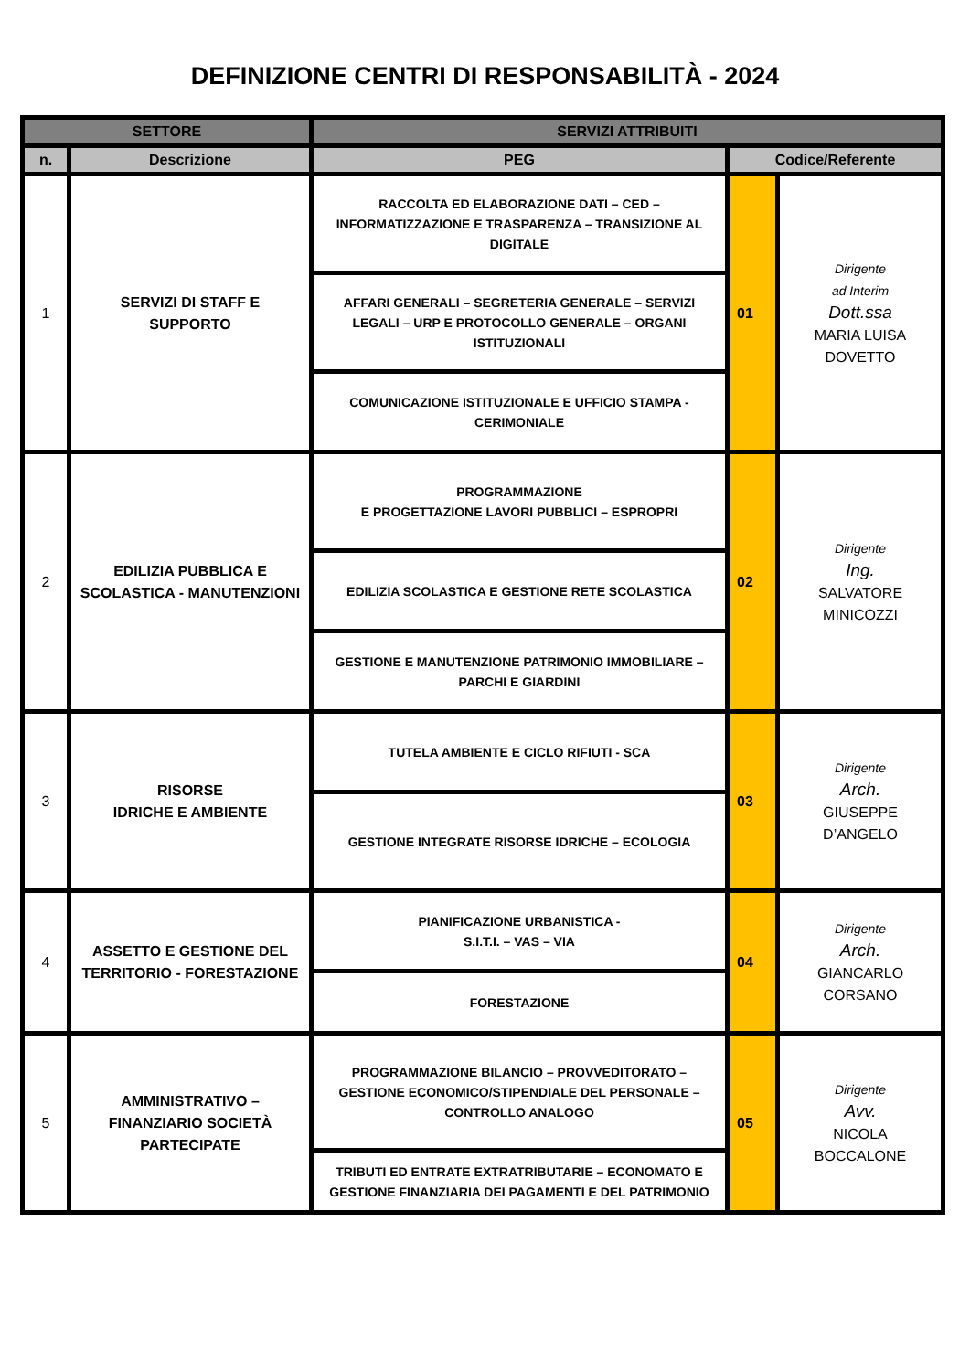DEFINIZIONE CENTRI DI RESPONSABILITÀ - 2024
| SETTORE | | SERVIZI ATTRIBUITI | | |
| --- | --- | --- | --- | --- |
| n. | Descrizione | PEG | Codice/Referente | |
| 1 | SERVIZI DI STAFF E SUPPORTO | RACCOLTA ED ELABORAZIONE DATI – CED – INFORMATIZZAZIONE E TRASPARENZA – TRANSIZIONE AL DIGITALE | 01 | Dirigente ad Interim Dott.ssa MARIA LUISA DOVETTO |
| | | AFFARI GENERALI – SEGRETERIA GENERALE – SERVIZI LEGALI – URP E PROTOCOLLO GENERALE – ORGANI ISTITUZIONALI | | |
| | | COMUNICAZIONE ISTITUZIONALE E UFFICIO STAMPA - CERIMONIALE | | |
| 2 | EDILIZIA PUBBLICA E SCOLASTICA - MANUTENZIONI | PROGRAMMAZIONE E PROGETTAZIONE LAVORI PUBBLICI – ESPROPRI | 02 | Dirigente Ing. SALVATORE MINICOZZI |
| | | EDILIZIA SCOLASTICA E GESTIONE RETE SCOLASTICA | | |
| | | GESTIONE E MANUTENZIONE PATRIMONIO IMMOBILIARE – PARCHI E GIARDINI | | |
| 3 | RISORSE IDRICHE E AMBIENTE | TUTELA AMBIENTE E CICLO RIFIUTI - SCA | 03 | Dirigente Arch. GIUSEPPE D’ANGELO |
| | | GESTIONE INTEGRATE RISORSE IDRICHE – ECOLOGIA | | |
| 4 | ASSETTO E GESTIONE DEL TERRITORIO - FORESTAZIONE | PIANIFICAZIONE URBANISTICA - S.I.T.I. – VAS – VIA | 04 | Dirigente Arch. GIANCARLO CORSANO |
| | | FORESTAZIONE | | |
| 5 | AMMINISTRATIVO – FINANZIARIO SOCIETÀ PARTECIPATE | PROGRAMMAZIONE BILANCIO – PROVVEDITORATO – GESTIONE ECONOMICO/STIPENDIALE DEL PERSONALE – CONTROLLO ANALOGO | 05 | Dirigente Avv. NICOLA BOCCALONE |
| | | TRIBUTI ED ENTRATE EXTRATRIBUTARIE – ECONOMATO E GESTIONE FINANZIARIA DEI PAGAMENTI E DEL PATRIMONIO | | |